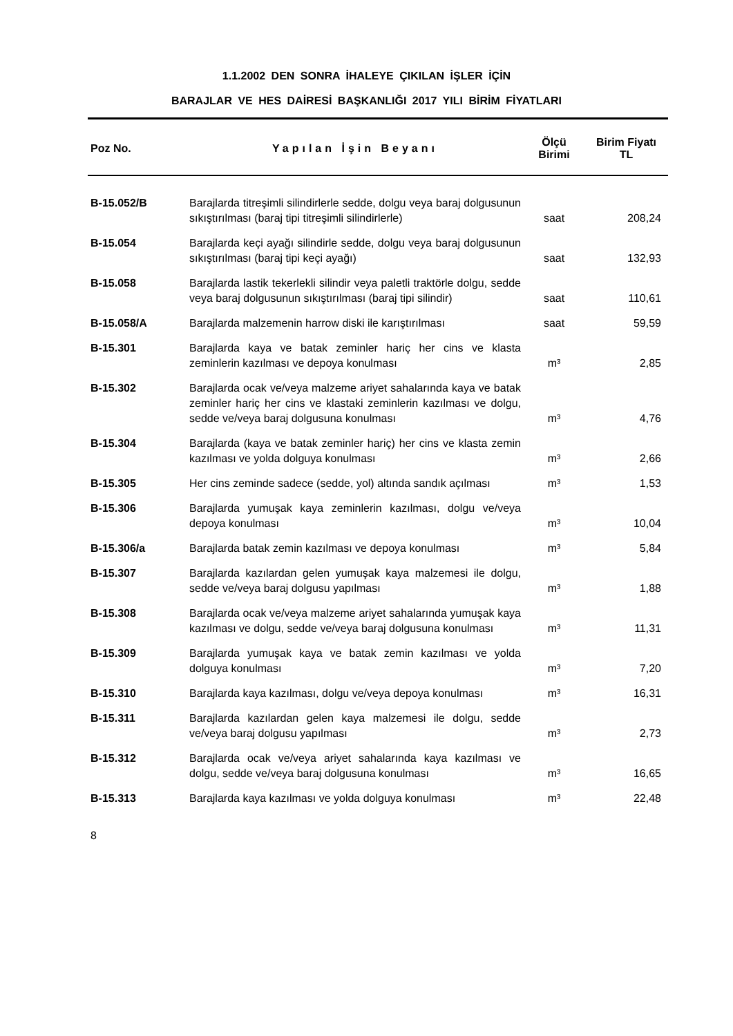1.1.2002 DEN SONRA İHALEYE ÇIKILAN İŞLER İÇİN
BARAJLAR VE HES DAİRESİ BAŞKANLIĞI 2017 YILI BİRİM FİYATLARI
| Poz No. | Yapılan İşin Beyanı | Ölçü Birimi | Birim Fiyatı TL |
| --- | --- | --- | --- |
| B-15.052/B | Barajlarda titreşimli silindirlerle sedde, dolgu veya baraj dolgusunun sıkıştırılması (baraj tipi titreşimli silindirlerle) | saat | 208,24 |
| B-15.054 | Barajlarda keçi ayağı silindirle sedde, dolgu veya baraj dolgusunun sıkıştırılması (baraj tipi keçi ayağı) | saat | 132,93 |
| B-15.058 | Barajlarda lastik tekerlekli silindir veya paletli traktörle dolgu, sedde veya baraj dolgusunun sıkıştırılması (baraj tipi silindir) | saat | 110,61 |
| B-15.058/A | Barajlarda malzemenin harrow diski ile karıştırılması | saat | 59,59 |
| B-15.301 | Barajlarda kaya ve batak zeminler hariç her cins ve klasta zeminlerin kazılması ve depoya konulması | m³ | 2,85 |
| B-15.302 | Barajlarda ocak ve/veya malzeme ariyet sahalarında kaya ve batak zeminler hariç her cins ve klastaki zeminlerin kazılması ve dolgu, sedde ve/veya baraj dolgusuna konulması | m³ | 4,76 |
| B-15.304 | Barajlarda (kaya ve batak zeminler hariç) her cins ve klasta zemin kazılması ve yolda dolguya konulması | m³ | 2,66 |
| B-15.305 | Her cins zeminde sadece (sedde, yol) altında sandık açılması | m³ | 1,53 |
| B-15.306 | Barajlarda yumuşak kaya zeminlerin kazılması, dolgu ve/veya depoya konulması | m³ | 10,04 |
| B-15.306/a | Barajlarda batak zemin kazılması ve depoya konulması | m³ | 5,84 |
| B-15.307 | Barajlarda kazılardan gelen yumuşak kaya malzemesi ile dolgu, sedde ve/veya baraj dolgusu yapılması | m³ | 1,88 |
| B-15.308 | Barajlarda ocak ve/veya malzeme ariyet sahalarında yumuşak kaya kazılması ve dolgu, sedde ve/veya baraj dolgusuna konulması | m³ | 11,31 |
| B-15.309 | Barajlarda yumuşak kaya ve batak zemin kazılması ve yolda dolguya konulması | m³ | 7,20 |
| B-15.310 | Barajlarda kaya kazılması, dolgu ve/veya depoya konulması | m³ | 16,31 |
| B-15.311 | Barajlarda kazılardan gelen kaya malzemesi ile dolgu, sedde ve/veya baraj dolgusu yapılması | m³ | 2,73 |
| B-15.312 | Barajlarda ocak ve/veya ariyet sahalarında kaya kazılması ve dolgu, sedde ve/veya baraj dolgusuna konulması | m³ | 16,65 |
| B-15.313 | Barajlarda kaya kazılması ve yolda dolguya konulması | m³ | 22,48 |
8